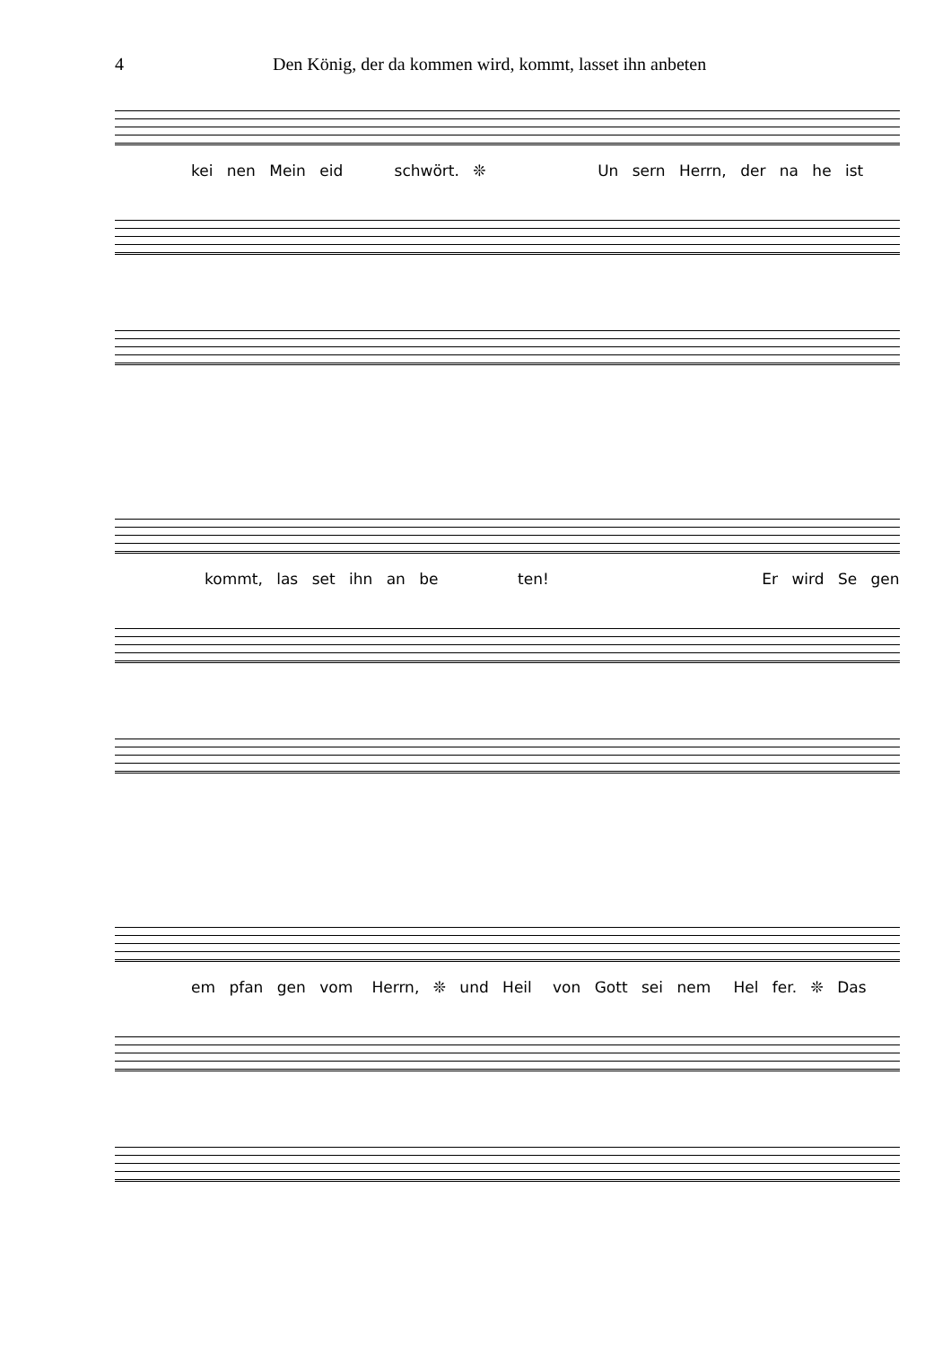4 Den König, der da kommen wird, kommt, lasset ihn anbeten
kei nen Mein eid schwört. ❊ Un sern Herrn, der na he ist
kommt, las set ihn an be ten! Er wird Se gen
em pfan gen vom Herrn, ❊ und Heil von Gott sei nem Hel fer. ❊ Das